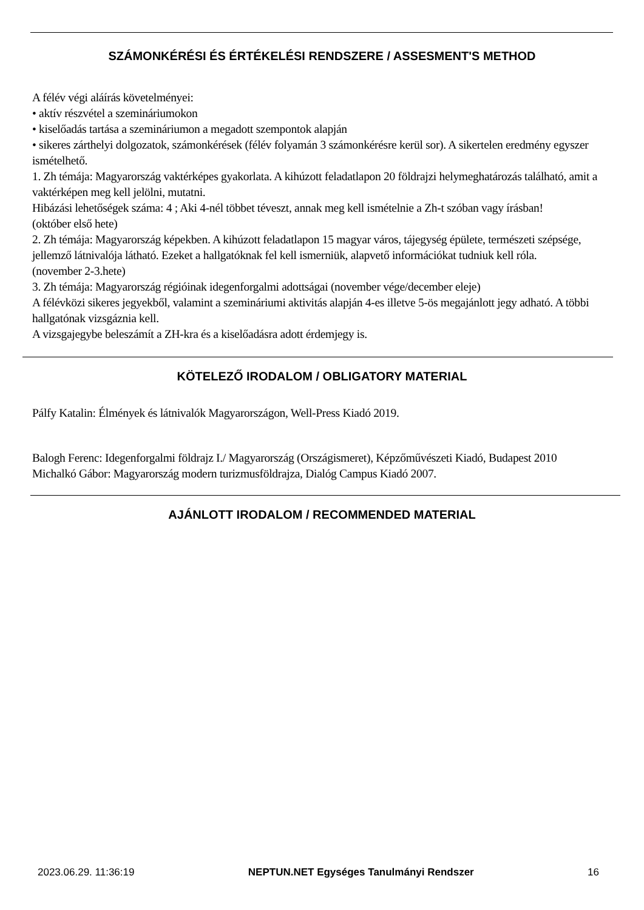SZÁMONKÉRÉSI ÉS ÉRTÉKELÉSI RENDSZERE / ASSESMENT'S METHOD
A félév végi aláírás követelményei:
• aktív részvétel a szemináriumokon
• kiselőadás tartása a szemináriumon a megadott szempontok alapján
• sikeres zárthelyi dolgozatok, számonkérések (félév folyamán 3 számonkérésre kerül sor). A sikertelen eredmény egyszer ismételhető.
1. Zh témája: Magyarország vaktérképes gyakorlata. A kihúzott feladatlapon 20 földrajzi helymeghatározás található, amit a vaktérképen meg kell jelölni, mutatni.
Hibázási lehetőségek száma: 4 ; Aki 4-nél többet téveszt, annak meg kell ismételnie a Zh-t szóban vagy írásban!
(október első hete)
2. Zh témája: Magyarország képekben. A kihúzott feladatlapon 15 magyar város, tájegység épülete, természeti szépsége, jellemző látnivalója látható. Ezeket a hallgatóknak fel kell ismerniük, alapvető információkat tudniuk kell róla.
(november 2-3.hete)
3. Zh témája: Magyarország régióinak idegenforgalmi adottságai (november vége/december eleje)
A félévközi sikeres jegyekből, valamint a szemináriumi aktivitás alapján 4-es illetve 5-ös megajánlott jegy adható. A többi hallgatónak vizsgáznia kell.
A vizsgajegybe beleszámít a ZH-kra és a kiselőadásra adott érdemjegy is.
KÖTELEZŐ IRODALOM / OBLIGATORY MATERIAL
Pálfy Katalin: Élmények és látnivalók Magyarországon, Well-Press Kiadó 2019.
Balogh Ferenc: Idegenforgalmi földrajz I./ Magyarország (Országismeret), Képzőművészeti Kiadó, Budapest 2010
Michalkó Gábor: Magyarország modern turizmusföldrajza, Dialóg Campus Kiadó 2007.
AJÁNLOTT IRODALOM / RECOMMENDED MATERIAL
2023.06.29. 11:36:19 NEPTUN.NET Egységes Tanulmányi Rendszer 16